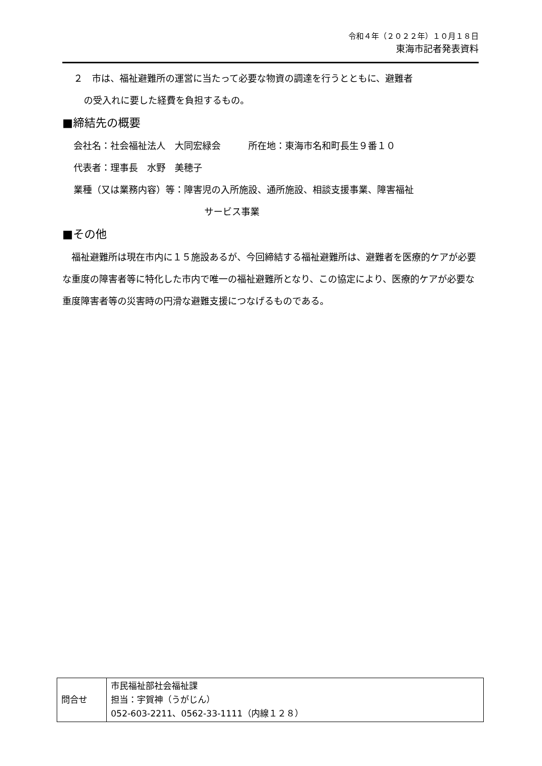令和４年（２０２２年）１０月１８日
東海市記者発表資料
２　市は、福祉避難所の運営に当たって必要な物資の調達を行うとともに、避難者
の受入れに要した経費を負担するもの。
■締結先の概要
会社名：社会福祉法人　大同宏緑会　　　所在地：東海市名和町長生９番１０
代表者：理事長　水野　美穂子
業種（又は業務内容）等：障害児の入所施設、通所施設、相談支援事業、障害福祉
サービス事業
■その他
　福祉避難所は現在市内に１５施設あるが、今回締結する福祉避難所は、避難者を医療的ケアが必要な重度の障害者等に特化した市内で唯一の福祉避難所となり、この協定により、医療的ケアが必要な重度障害者等の災害時の円滑な避難支援につなげるものである。
| 問合せ | 市民福祉部社会福祉課 担当：宇賀神（うがじん） 052-603-2211、0562-33-1111（内線１２８） |